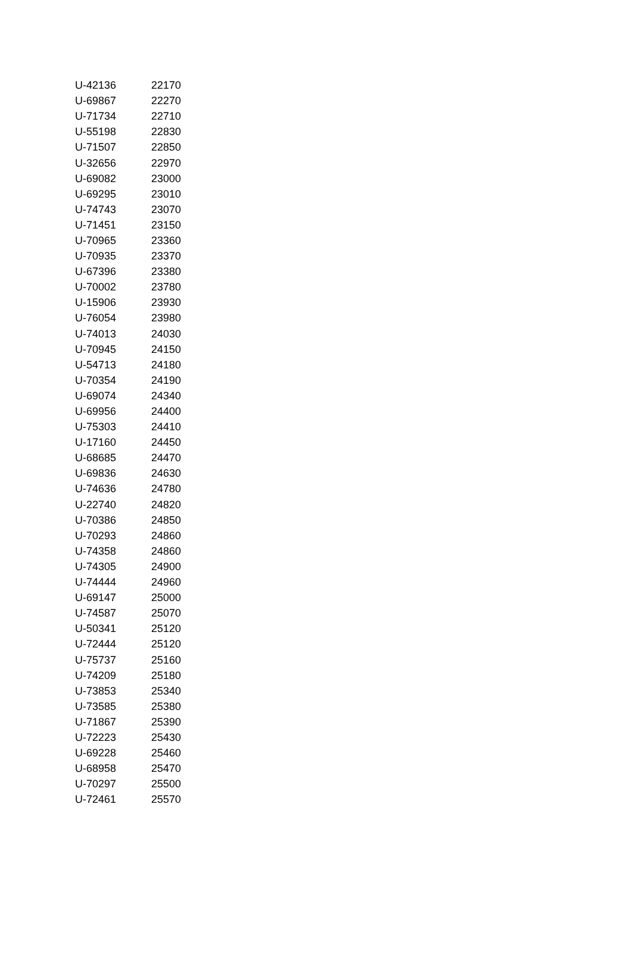| U-42136 | 22170 |
| U-69867 | 22270 |
| U-71734 | 22710 |
| U-55198 | 22830 |
| U-71507 | 22850 |
| U-32656 | 22970 |
| U-69082 | 23000 |
| U-69295 | 23010 |
| U-74743 | 23070 |
| U-71451 | 23150 |
| U-70965 | 23360 |
| U-70935 | 23370 |
| U-67396 | 23380 |
| U-70002 | 23780 |
| U-15906 | 23930 |
| U-76054 | 23980 |
| U-74013 | 24030 |
| U-70945 | 24150 |
| U-54713 | 24180 |
| U-70354 | 24190 |
| U-69074 | 24340 |
| U-69956 | 24400 |
| U-75303 | 24410 |
| U-17160 | 24450 |
| U-68685 | 24470 |
| U-69836 | 24630 |
| U-74636 | 24780 |
| U-22740 | 24820 |
| U-70386 | 24850 |
| U-70293 | 24860 |
| U-74358 | 24860 |
| U-74305 | 24900 |
| U-74444 | 24960 |
| U-69147 | 25000 |
| U-74587 | 25070 |
| U-50341 | 25120 |
| U-72444 | 25120 |
| U-75737 | 25160 |
| U-74209 | 25180 |
| U-73853 | 25340 |
| U-73585 | 25380 |
| U-71867 | 25390 |
| U-72223 | 25430 |
| U-69228 | 25460 |
| U-68958 | 25470 |
| U-70297 | 25500 |
| U-72461 | 25570 |